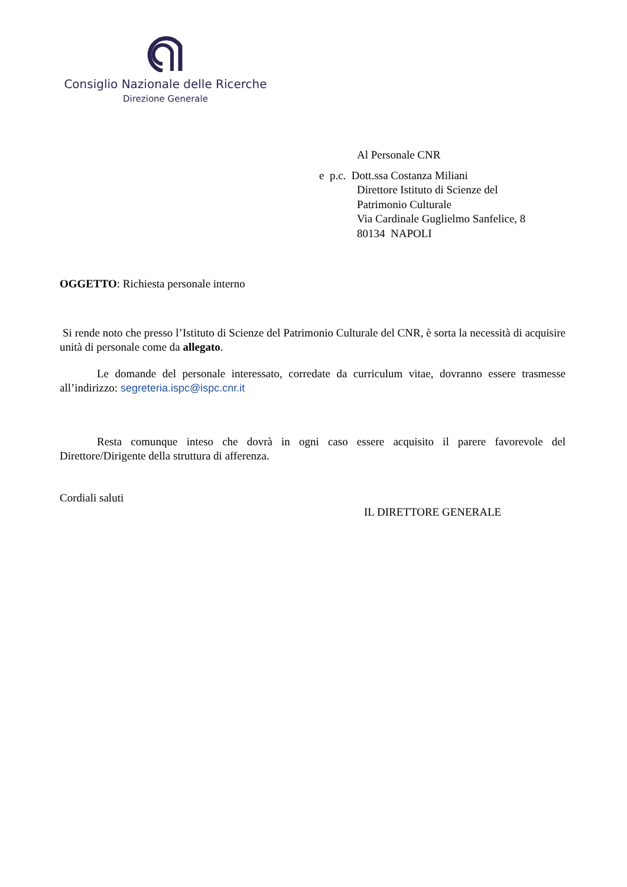Consiglio Nazionale delle Ricerche
Direzione Generale
Al Personale CNR
e p.c. Dott.ssa Costanza Miliani
Direttore Istituto di Scienze del
Patrimonio Culturale
Via Cardinale Guglielmo Sanfelice, 8
80134 NAPOLI
OGGETTO: Richiesta personale interno
Si rende noto che presso l’Istituto di Scienze del Patrimonio Culturale del CNR, è sorta la necessità di acquisire unità di personale come da allegato.
Le domande del personale interessato, corredate da curriculum vitae, dovranno essere trasmesse all’indirizzo: segreteria.ispc@ispc.cnr.it
Resta comunque inteso che dovrà in ogni caso essere acquisito il parere favorevole del Direttore/Dirigente della struttura di afferenza.
Cordiali saluti
IL DIRETTORE GENERALE